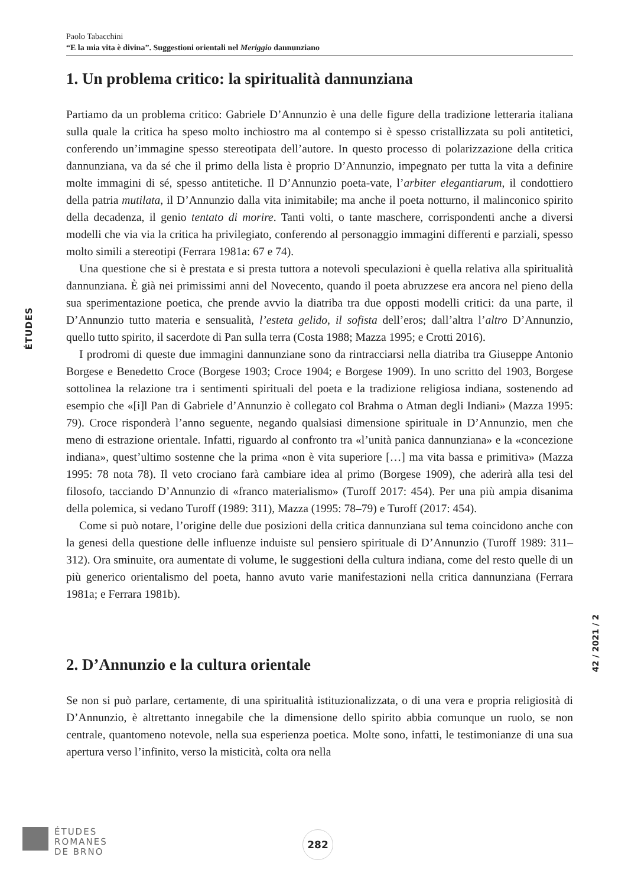Paolo Tabacchini
“E la mia vita è divina”. Suggestioni orientali nel Meriggio dannunziano
ÉTUDES
1. Un problema critico: la spiritualità dannunziana
Partiamo da un problema critico: Gabriele D’Annunzio è una delle figure della tradizione letteraria italiana sulla quale la critica ha speso molto inchiostro ma al contempo si è spesso cristallizzata su poli antitetici, conferendo un’immagine spesso stereotipata dell’autore. In questo processo di polarizzazione della critica dannunziana, va da sé che il primo della lista è proprio D’Annunzio, impegnato per tutta la vita a definire molte immagini di sé, spesso antitetiche. Il D’Annunzio poeta-vate, l’arbiter elegantiarum, il condottiero della patria mutilata, il D’Annunzio dalla vita inimitabile; ma anche il poeta notturno, il malinconico spirito della decadenza, il genio tentato di morire. Tanti volti, o tante maschere, corrispondenti anche a diversi modelli che via via la critica ha privilegiato, conferendo al personaggio immagini differenti e parziali, spesso molto simili a stereotipi (Ferrara 1981a: 67 e 74).
Una questione che si è prestata e si presta tuttora a notevoli speculazioni è quella relativa alla spiritualità dannunziana. È già nei primissimi anni del Novecento, quando il poeta abruzzese era ancora nel pieno della sua sperimentazione poetica, che prende avvio la diatriba tra due opposti modelli critici: da una parte, il D’Annunzio tutto materia e sensualità, l’esteta gelido, il sofista dell’eros; dall’altra l’altro D’Annunzio, quello tutto spirito, il sacerdote di Pan sulla terra (Costa 1988; Mazza 1995; e Crotti 2016).
I prodromi di queste due immagini dannunziane sono da rintracciarsi nella diatriba tra Giuseppe Antonio Borgese e Benedetto Croce (Borgese 1903; Croce 1904; e Borgese 1909). In uno scritto del 1903, Borgese sottolinea la relazione tra i sentimenti spirituali del poeta e la tradizione religiosa indiana, sostenendo ad esempio che «[i]l Pan di Gabriele d’Annunzio è collegato col Brahma o Atman degli Indiani» (Mazza 1995: 79). Croce risponderà l’anno seguente, negando qualsiasi dimensione spirituale in D’Annunzio, men che meno di estrazione orientale. Infatti, riguardo al confronto tra «l’unità panica dannunziana» e la «concezione indiana», quest’ultimo sostenne che la prima «non è vita superiore […] ma vita bassa e primitiva» (Mazza 1995: 78 nota 78). Il veto crociano farà cambiare idea al primo (Borgese 1909), che aderirà alla tesi del filosofo, tacciando D’Annunzio di «franco materialismo» (Turoff 2017: 454). Per una più ampia disanima della polemica, si vedano Turoff (1989: 311), Mazza (1995: 78–79) e Turoff (2017: 454).
Come si può notare, l’origine delle due posizioni della critica dannunziana sul tema coincidono anche con la genesi della questione delle influenze induiste sul pensiero spirituale di D’Annunzio (Turoff 1989: 311–312). Ora sminuite, ora aumentate di volume, le suggestioni della cultura indiana, come del resto quelle di un più generico orientalismo del poeta, hanno avuto varie manifestazioni nella critica dannunziana (Ferrara 1981a; e Ferrara 1981b).
2. D’Annunzio e la cultura orientale
Se non si può parlare, certamente, di una spiritualità istituzionalizzata, o di una vera e propria religiosità di D’Annunzio, è altrettanto innegabile che la dimensione dello spirito abbia comunque un ruolo, se non centrale, quantomeno notevole, nella sua esperienza poetica. Molte sono, infatti, le testimonianze di una sua apertura verso l’infinito, verso la misticità, colta ora nella
42 / 2021 / 2
ÉTUDES
ROMANES
DE BRNO
282